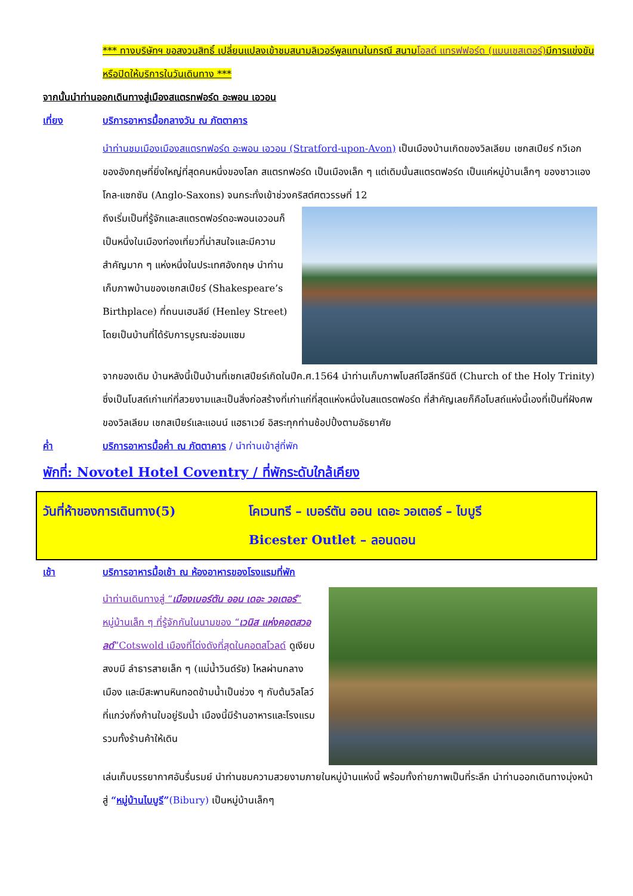*** ทางบริษัทฯ ขอสงวนสิทธิ์ เปลี่ยนแปลงเข้าชมสนามลิเวอร์พูลแทนในกรณี สนามโอลด์ แทรฟฟอร์ด (แมนเชสเตอร์) มีการแข่งขันหรือปิดให้บริการในวันเดินทาง ***
จากนั้นนำท่านออกเดินทางสู่เมืองสแตรทฟอร์ด อะพอน เอวอน
เที่ยง บริการอาหารมื้อกลางวัน ณ ภัตตาคาร
นำท่านชมเมืองเมืองสแตรทฟอร์ด อะพอน เอวอน (Stratford-upon-Avon) เป็นเมืองบ้านเกิดของวิลเลียม เชกสเปียร์ กวีเอกของอังกฤษที่ยิ่งใหญ่ที่สุดคนหนึ่งของโลก สแตรทฟอร์ด เป็นเมืองเล็ก ๆ แต่เดิมนั้นสแตรตฟอร์ด เป็นแค่หมู่บ้านเล็กๆ ของชาวแองโกล-แซกซัน (Anglo-Saxons) จนกระทั่งเข้าช่วงคริสต์ศตวรรษที่ 12
ถึงเริ่มเป็นที่รู้จักและสแตรตฟอร์ดอะพอนเอวอนก็เป็นหนึ่งในเมืองท่องเที่ยวที่น่าสนใจและมีความสำคัญมาก ๆ แห่งหนึ่งในประเทศอังกฤษ นำท่านเก็บภาพบ้านของเชกสเปียร์ (Shakespeare’s Birthplace) ที่ถนนเฮนลีย์ (Henley Street) โดยเป็นบ้านที่ได้รับการบูรณะซ่อมแซม
จากของเดิม บ้านหลังนี้เป็นบ้านที่เชกเสปียร์เกิดในปีค.ศ.1564 นำท่านเก็บภาพโบสถ์โฮลีทรีนิตี (Church of the Holy Trinity) ซึ่งเป็นโบสถ์เก่าแก่ที่สวยงามและเป็นสิ่งก่อสร้างที่เก่าแก่ที่สุดแห่งหนึ่งในสแตรตฟอร์ด ที่สำคัญเลยก็คือโบสถ์แห่งนี้เองที่เป็นที่ฝังศพของวิลเลียม เชกสเปียร์และแอนน์ แฮธาเวย์ อิสระทุกท่านช้อปปิ้งตามอัธยาศัย
ค่ำ บริการอาหารมื้อค่ำ ณ ภัตตาคาร / นำท่านเข้าสู่ที่พัก
พักที่: Novotel Hotel Coventry / ที่พักระดับใกล้เคียง
วันที่ห้าของการเดินทาง(5) โคเวนทรี – เบอร์ตัน ออน เดอะ วอเตอร์ – ไบบูรี
Bicester Outlet – ลอนดอน
เช้า บริการอาหารมื้อเช้า ณ ห้องอาหารของโรงแรมที่พัก
นำท่านเดินทางสู่ “เมืองเบอร์ตัน ออน เดอะ วอเตอร์” หมู่บ้านเล็ก ๆ ที่รู้จักกันในนามของ “เวนิส แห่งคอตสวอลด์”Cotswold เมืองที่โด่งดังที่สุดในคอตสโวลด์ ดูเงียบสงบมี ลำธารสายเล็ก ๆ (แม่น้ำวินด์รัช) ไหลผ่านกลางเมือง และมีสะพานหินทอดข้ามน้ำเป็นช่วง ๆ กับต้นวิลโลว์ที่แกว่งกิ่งก้านใบอยู่ริมน้ำ เมืองนี้มีร้านอาหารและโรงแรม รวมทั้งร้านค้าให้เดิน
เล่นเก็บบรรยากาศอันรื่นรมย์ นำท่านชมความสวยงามภายในหมู่บ้านแห่งนี้ พร้อมทั้งถ่ายภาพเป็นที่ระลึก นำท่านออกเดินทางมุ่งหน้าสู่ “หมู่บ้านไบบูรี”(Bibury) เป็นหมู่บ้านเล็กๆ